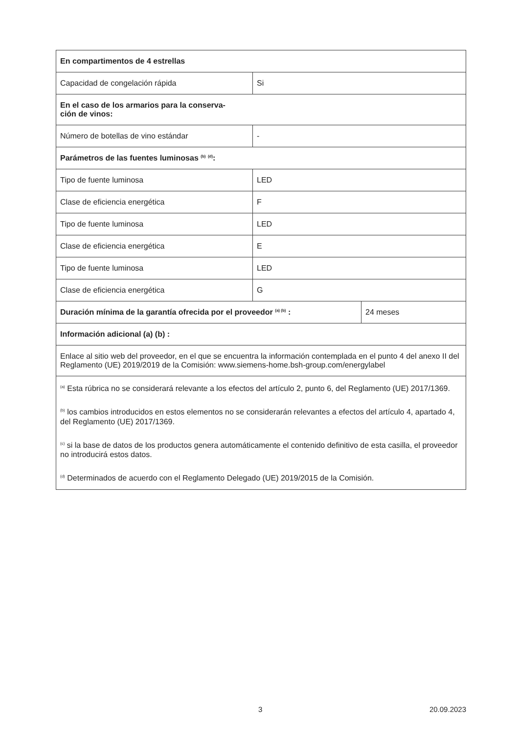| En compartimentos de 4 estrellas | | |
| Capacidad de congelación rápida | Si | |
| En el caso de los armarios para la conserva- ción de vinos: | | |
| Número de botellas de vino estándar | - | |
| Parámetros de las fuentes luminosas <sup>(b)</sup> <sup>(d)</sup>: | | |
| Tipo de fuente luminosa | LED | |
| Clase de eficiencia energética | F | |
| Tipo de fuente luminosa | LED | |
| Clase de eficiencia energética | E | |
| Tipo de fuente luminosa | LED | |
| Clase de eficiencia energética | G | |
| Duración mínima de la garantía ofrecida por el proveedor <sup>(a) (b)</sup> : | | 24 meses |
| Información adicional (a) (b) : | | |
| Enlace al sitio web del proveedor, en el que se encuentra la información contemplada en el punto 4 del anexo II del Reglamento (UE) 2019/2019 de la Comisión: www.siemens-home.bsh-group.com/energylabel | | |
| <sup>(a)</sup> Esta rúbrica no se considerará relevante a los efectos del artículo 2, punto 6, del Reglamento (UE) 2017/1369. <sup>(b)</sup> los cambios introducidos en estos elementos no se considerarán relevantes a efectos del artículo 4, apartado 4, del Reglamento (UE) 2017/1369. <sup>(c)</sup> si la base de datos de los productos genera automáticamente el contenido definitivo de esta casilla, el proveedor no introducirá estos datos. <sup>(d)</sup> Determinados de acuerdo con el Reglamento Delegado (UE) 2019/2015 de la Comisión. | | |
3 20.09.2023